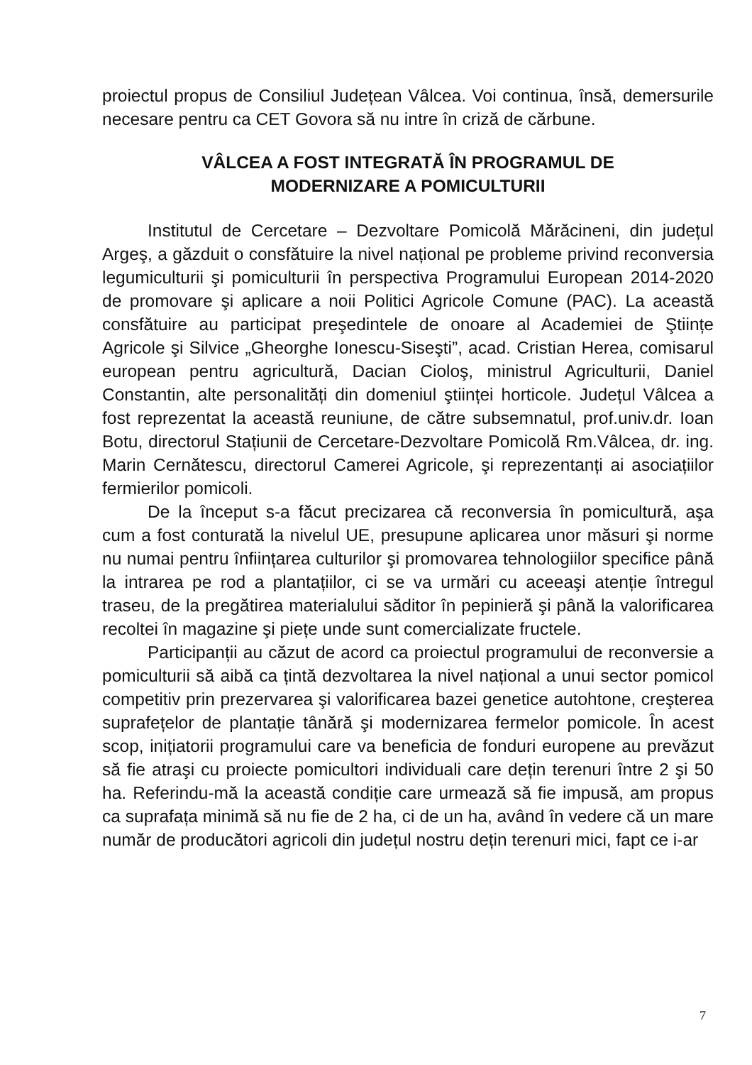proiectul propus de Consiliul Județean Vâlcea. Voi continua, însă, demersurile necesare pentru ca CET Govora să nu intre în criză de cărbune.
VÂLCEA A FOST INTEGRATĂ ÎN PROGRAMUL DE
MODERNIZARE A POMICULTURII
Institutul de Cercetare – Dezvoltare Pomicolă Mărăcineni, din județul Argeş, a găzduit o consfătuire la nivel național pe probleme privind reconversia legumiculturii şi pomiculturii în perspectiva Programului European 2014-2020 de promovare şi aplicare a noii Politici Agricole Comune (PAC). La această consfătuire au participat preşedintele de onoare al Academiei de Ştiințe Agricole şi Silvice „Gheorghe Ionescu-Siseşti”, acad. Cristian Herea, comisarul european pentru agricultură, Dacian Cioloş, ministrul Agriculturii, Daniel Constantin, alte personalități din domeniul ştiinței horticole. Județul Vâlcea a fost reprezentat la această reuniune, de către subsemnatul, prof.univ.dr. Ioan Botu, directorul Stațiunii de Cercetare-Dezvoltare Pomicolă Rm.Vâlcea, dr. ing. Marin Cernătescu, directorul Camerei Agricole, şi reprezentanți ai asociațiilor fermierilor pomicoli.
De la început s-a făcut precizarea că reconversia în pomicultură, aşa cum a fost conturată la nivelul UE, presupune aplicarea unor măsuri şi norme nu numai pentru înființarea culturilor şi promovarea tehnologiilor specifice până la intrarea pe rod a plantațiilor, ci se va urmări cu aceeaşi atenție întregul traseu, de la pregătirea materialului săditor în pepinieră şi până la valorificarea recoltei în magazine şi piețe unde sunt comercializate fructele.
Participanții au căzut de acord ca proiectul programului de reconversie a pomiculturii să aibă ca țintă dezvoltarea la nivel național a unui sector pomicol competitiv prin prezervarea şi valorificarea bazei genetice autohtone, creşterea suprafețelor de plantație tânără şi modernizarea fermelor pomicole. În acest scop, inițiatorii programului care va beneficia de fonduri europene au prevăzut să fie atraşi cu proiecte pomicultori individuali care dețin terenuri între 2 şi 50 ha. Referindu-mă la această condiție care urmează să fie impusă, am propus ca suprafața minimă să nu fie de 2 ha, ci de un ha, având în vedere că un mare număr de producători agricoli din județul nostru dețin terenuri mici, fapt ce i-ar
7